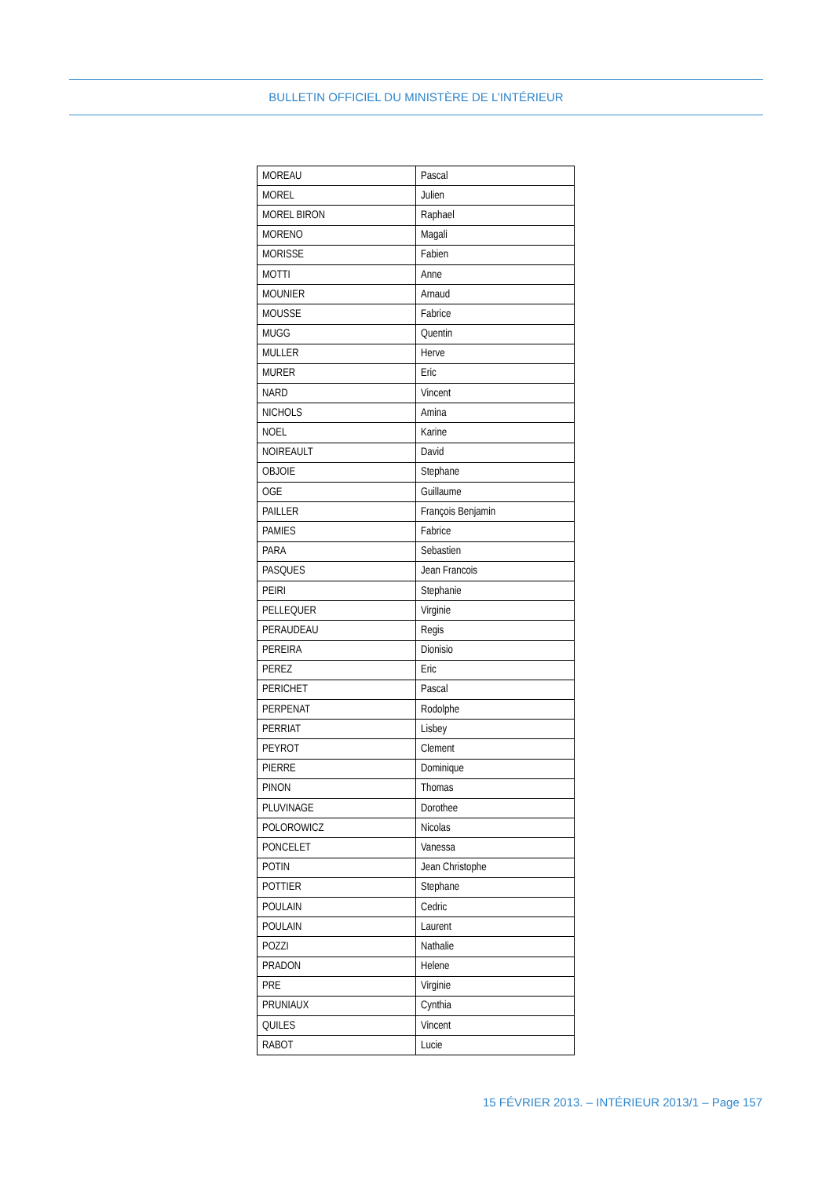BULLETIN OFFICIEL DU MINISTÈRE DE L’INTÉRIEUR
| MOREAU | Pascal |
| MOREL | Julien |
| MOREL BIRON | Raphael |
| MORENO | Magali |
| MORISSE | Fabien |
| MOTTI | Anne |
| MOUNIER | Arnaud |
| MOUSSE | Fabrice |
| MUGG | Quentin |
| MULLER | Herve |
| MURER | Eric |
| NARD | Vincent |
| NICHOLS | Amina |
| NOEL | Karine |
| NOIREAULT | David |
| OBJOIE | Stephane |
| OGE | Guillaume |
| PAILLER | François Benjamin |
| PAMIES | Fabrice |
| PARA | Sebastien |
| PASQUES | Jean Francois |
| PEIRI | Stephanie |
| PELLEQUER | Virginie |
| PERAUDEAU | Regis |
| PEREIRA | Dionisio |
| PEREZ | Eric |
| PERICHET | Pascal |
| PERPENAT | Rodolphe |
| PERRIAT | Lisbey |
| PEYROT | Clement |
| PIERRE | Dominique |
| PINON | Thomas |
| PLUVINAGE | Dorothee |
| POLOROWICZ | Nicolas |
| PONCELET | Vanessa |
| POTIN | Jean Christophe |
| POTTIER | Stephane |
| POULAIN | Cedric |
| POULAIN | Laurent |
| POZZI | Nathalie |
| PRADON | Helene |
| PRE | Virginie |
| PRUNIAUX | Cynthia |
| QUILES | Vincent |
| RABOT | Lucie |
15 FÉVRIER 2013. – INTÉRIEUR 2013/1 – Page 157